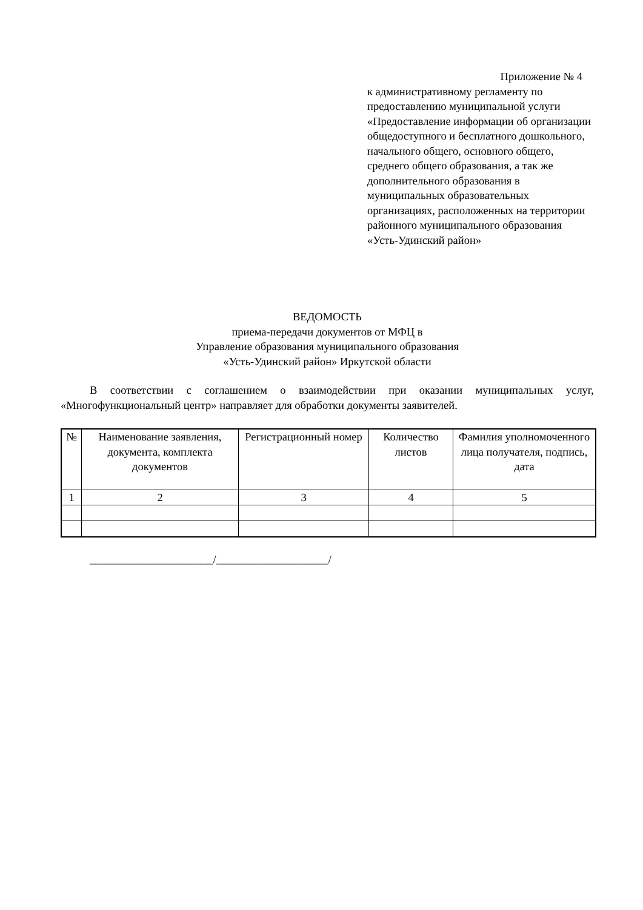Приложение № 4
к административному регламенту по предоставлению муниципальной услуги «Предоставление информации об организации общедоступного и бесплатного дошкольного, начального общего, основного общего, среднего общего образования, а так же дополнительного образования в муниципальных образовательных организациях, расположенных на территории районного муниципального образования «Усть-Удинский район»
ВЕДОМОСТЬ
приема-передачи документов от МФЦ в
Управление образования муниципального образования
«Усть-Удинский район» Иркутской области
В соответствии с соглашением о взаимодействии при оказании муниципальных услуг, «Многофункциональный центр» направляет для обработки документы заявителей.
| № | Наименование заявления, документа, комплекта документов | Регистрационный номер | Количество листов | Фамилия уполномоченного лица получателя, подпись, дата |
| --- | --- | --- | --- | --- |
| 1 | 2 | 3 | 4 | 5 |
______________________/____________________/